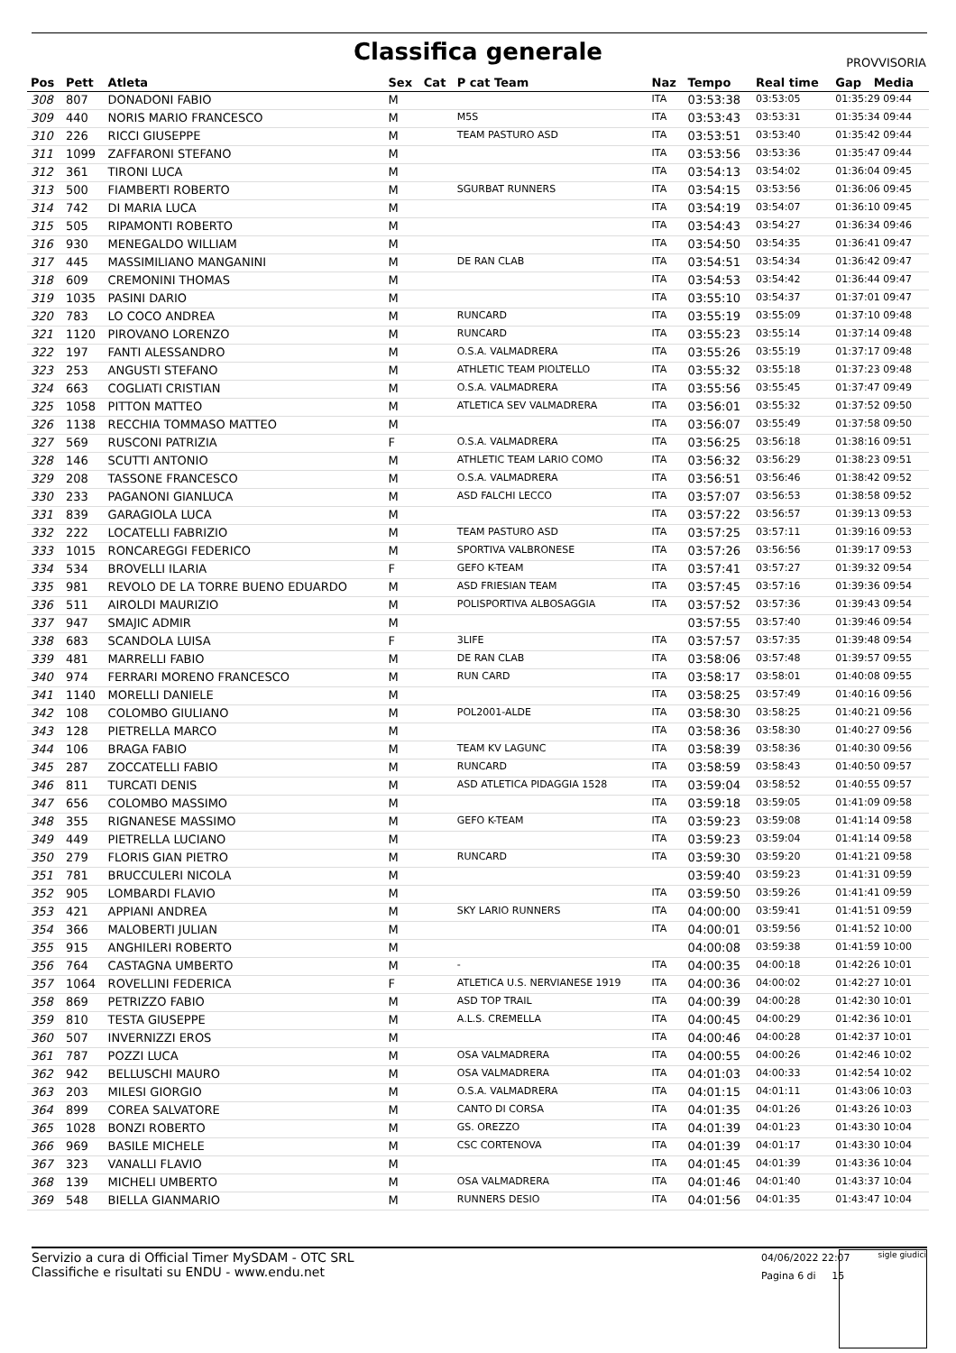Classifica generale
PROVVISORIA
| Pos | Pett | Atleta | Sex | Cat | P cat Team | Naz | Tempo | Real time | Gap Media |
| --- | --- | --- | --- | --- | --- | --- | --- | --- | --- |
| 308 | 807 | DONADONI FABIO | M | | | ITA | 03:53:38 | 03:53:05 | 01:35:29 09:44 |
| 309 | 440 | NORIS MARIO FRANCESCO | M | | M5S | ITA | 03:53:43 | 03:53:31 | 01:35:34 09:44 |
| 310 | 226 | RICCI GIUSEPPE | M | | TEAM PASTURO ASD | ITA | 03:53:51 | 03:53:40 | 01:35:42 09:44 |
| 311 | 1099 | ZAFFARONI STEFANO | M | | | ITA | 03:53:56 | 03:53:36 | 01:35:47 09:44 |
| 312 | 361 | TIRONI LUCA | M | | | ITA | 03:54:13 | 03:54:02 | 01:36:04 09:45 |
| 313 | 500 | FIAMBERTI ROBERTO | M | | SGURBAT RUNNERS | ITA | 03:54:15 | 03:53:56 | 01:36:06 09:45 |
| 314 | 742 | DI MARIA LUCA | M | | | ITA | 03:54:19 | 03:54:07 | 01:36:10 09:45 |
| 315 | 505 | RIPAMONTI ROBERTO | M | | | ITA | 03:54:43 | 03:54:27 | 01:36:34 09:46 |
| 316 | 930 | MENEGALDO WILLIAM | M | | | ITA | 03:54:50 | 03:54:35 | 01:36:41 09:47 |
| 317 | 445 | MASSIMILIANO MANGANINI | M | | DE RAN CLAB | ITA | 03:54:51 | 03:54:34 | 01:36:42 09:47 |
| 318 | 609 | CREMONINI THOMAS | M | | | ITA | 03:54:53 | 03:54:42 | 01:36:44 09:47 |
| 319 | 1035 | PASINI DARIO | M | | | ITA | 03:55:10 | 03:54:37 | 01:37:01 09:47 |
| 320 | 783 | LO COCO ANDREA | M | | RUNCARD | ITA | 03:55:19 | 03:55:09 | 01:37:10 09:48 |
| 321 | 1120 | PIROVANO LORENZO | M | | RUNCARD | ITA | 03:55:23 | 03:55:14 | 01:37:14 09:48 |
| 322 | 197 | FANTI ALESSANDRO | M | | O.S.A. VALMADRERA | ITA | 03:55:26 | 03:55:19 | 01:37:17 09:48 |
| 323 | 253 | ANGUSTI STEFANO | M | | ATHLETIC TEAM PIOLTELLO | ITA | 03:55:32 | 03:55:18 | 01:37:23 09:48 |
| 324 | 663 | COGLIATI CRISTIAN | M | | O.S.A. VALMADRERA | ITA | 03:55:56 | 03:55:45 | 01:37:47 09:49 |
| 325 | 1058 | PITTON MATTEO | M | | ATLETICA SEV VALMADRERA | ITA | 03:56:01 | 03:55:32 | 01:37:52 09:50 |
| 326 | 1138 | RECCHIA TOMMASO MATTEO | M | | | ITA | 03:56:07 | 03:55:49 | 01:37:58 09:50 |
| 327 | 569 | RUSCONI PATRIZIA | F | | O.S.A. VALMADRERA | ITA | 03:56:25 | 03:56:18 | 01:38:16 09:51 |
| 328 | 146 | SCUTTI ANTONIO | M | | ATHLETIC TEAM LARIO COMO | ITA | 03:56:32 | 03:56:29 | 01:38:23 09:51 |
| 329 | 208 | TASSONE FRANCESCO | M | | O.S.A. VALMADRERA | ITA | 03:56:51 | 03:56:46 | 01:38:42 09:52 |
| 330 | 233 | PAGANONI GIANLUCA | M | | ASD FALCHI LECCO | ITA | 03:57:07 | 03:56:53 | 01:38:58 09:52 |
| 331 | 839 | GARAGIOLA LUCA | M | | | ITA | 03:57:22 | 03:56:57 | 01:39:13 09:53 |
| 332 | 222 | LOCATELLI FABRIZIO | M | | TEAM PASTURO ASD | ITA | 03:57:25 | 03:57:11 | 01:39:16 09:53 |
| 333 | 1015 | RONCAREGGI FEDERICO | M | | SPORTIVA VALBRONESE | ITA | 03:57:26 | 03:56:56 | 01:39:17 09:53 |
| 334 | 534 | BROVELLI ILARIA | F | | GEFO K-TEAM | ITA | 03:57:41 | 03:57:27 | 01:39:32 09:54 |
| 335 | 981 | REVOLO DE LA TORRE BUENO EDUARDO | M | | ASD FRIESIAN TEAM | ITA | 03:57:45 | 03:57:16 | 01:39:36 09:54 |
| 336 | 511 | AIROLDI MAURIZIO | M | | POLISPORTIVA ALBOSAGGIA | ITA | 03:57:52 | 03:57:36 | 01:39:43 09:54 |
| 337 | 947 | SMAJIC ADMIR | M | | | | 03:57:55 | 03:57:40 | 01:39:46 09:54 |
| 338 | 683 | SCANDOLA LUISA | F | | 3LIFE | ITA | 03:57:57 | 03:57:35 | 01:39:48 09:54 |
| 339 | 481 | MARRELLI FABIO | M | | DE RAN CLAB | ITA | 03:58:06 | 03:57:48 | 01:39:57 09:55 |
| 340 | 974 | FERRARI MORENO FRANCESCO | M | | RUN CARD | ITA | 03:58:17 | 03:58:01 | 01:40:08 09:55 |
| 341 | 1140 | MORELLI DANIELE | M | | | ITA | 03:58:25 | 03:57:49 | 01:40:16 09:56 |
| 342 | 108 | COLOMBO GIULIANO | M | | POL2001-ALDE | ITA | 03:58:30 | 03:58:25 | 01:40:21 09:56 |
| 343 | 128 | PIETRELLA MARCO | M | | | ITA | 03:58:36 | 03:58:30 | 01:40:27 09:56 |
| 344 | 106 | BRAGA FABIO | M | | TEAM KV LAGUNC | ITA | 03:58:39 | 03:58:36 | 01:40:30 09:56 |
| 345 | 287 | ZOCCATELLI FABIO | M | | RUNCARD | ITA | 03:58:59 | 03:58:43 | 01:40:50 09:57 |
| 346 | 811 | TURCATI DENIS | M | | ASD ATLETICA PIDAGGIA 1528 | ITA | 03:59:04 | 03:58:52 | 01:40:55 09:57 |
| 347 | 656 | COLOMBO MASSIMO | M | | | ITA | 03:59:18 | 03:59:05 | 01:41:09 09:58 |
| 348 | 355 | RIGNANESE MASSIMO | M | | GEFO K-TEAM | ITA | 03:59:23 | 03:59:08 | 01:41:14 09:58 |
| 349 | 449 | PIETRELLA LUCIANO | M | | | ITA | 03:59:23 | 03:59:04 | 01:41:14 09:58 |
| 350 | 279 | FLORIS GIAN PIETRO | M | | RUNCARD | ITA | 03:59:30 | 03:59:20 | 01:41:21 09:58 |
| 351 | 781 | BRUCCULERI NICOLA | M | | | | 03:59:40 | 03:59:23 | 01:41:31 09:59 |
| 352 | 905 | LOMBARDI FLAVIO | M | | | ITA | 03:59:50 | 03:59:26 | 01:41:41 09:59 |
| 353 | 421 | APPIANI ANDREA | M | | SKY LARIO RUNNERS | ITA | 04:00:00 | 03:59:41 | 01:41:51 09:59 |
| 354 | 366 | MALOBERTI JULIAN | M | | | ITA | 04:00:01 | 03:59:56 | 01:41:52 10:00 |
| 355 | 915 | ANGHILERI ROBERTO | M | | | | 04:00:08 | 03:59:38 | 01:41:59 10:00 |
| 356 | 764 | CASTAGNA UMBERTO | M | | - | ITA | 04:00:35 | 04:00:18 | 01:42:26 10:01 |
| 357 | 1064 | ROVELLINI FEDERICA | F | | ATLETICA U.S. NERVIANESE 1919 | ITA | 04:00:36 | 04:00:02 | 01:42:27 10:01 |
| 358 | 869 | PETRIZZO FABIO | M | | ASD TOP TRAIL | ITA | 04:00:39 | 04:00:28 | 01:42:30 10:01 |
| 359 | 810 | TESTA GIUSEPPE | M | | A.L.S. CREMELLA | ITA | 04:00:45 | 04:00:29 | 01:42:36 10:01 |
| 360 | 507 | INVERNIZZI EROS | M | | | ITA | 04:00:46 | 04:00:28 | 01:42:37 10:01 |
| 361 | 787 | POZZI LUCA | M | | OSA VALMADRERA | ITA | 04:00:55 | 04:00:26 | 01:42:46 10:02 |
| 362 | 942 | BELLUSCHI MAURO | M | | OSA VALMADRERA | ITA | 04:01:03 | 04:00:33 | 01:42:54 10:02 |
| 363 | 203 | MILESI GIORGIO | M | | O.S.A. VALMADRERA | ITA | 04:01:15 | 04:01:11 | 01:43:06 10:03 |
| 364 | 899 | COREA SALVATORE | M | | CANTO DI CORSA | ITA | 04:01:35 | 04:01:26 | 01:43:26 10:03 |
| 365 | 1028 | BONZI ROBERTO | M | | GS. OREZZO | ITA | 04:01:39 | 04:01:23 | 01:43:30 10:04 |
| 366 | 969 | BASILE MICHELE | M | | CSC CORTENOVA | ITA | 04:01:39 | 04:01:17 | 01:43:30 10:04 |
| 367 | 323 | VANALLI FLAVIO | M | | | ITA | 04:01:45 | 04:01:39 | 01:43:36 10:04 |
| 368 | 139 | MICHELI UMBERTO | M | | OSA VALMADRERA | ITA | 04:01:46 | 04:01:40 | 01:43:37 10:04 |
| 369 | 548 | BIELLA GIANMARIO | M | | RUNNERS DESIO | ITA | 04:01:56 | 04:01:35 | 01:43:47 10:04 |
Servizio a cura di Official Timer MySDAM - OTC SRL
Classifiche e risultati su ENDU - www.endu.net
04/06/2022 22:07
Pagina 6 di 15
sigle giudici